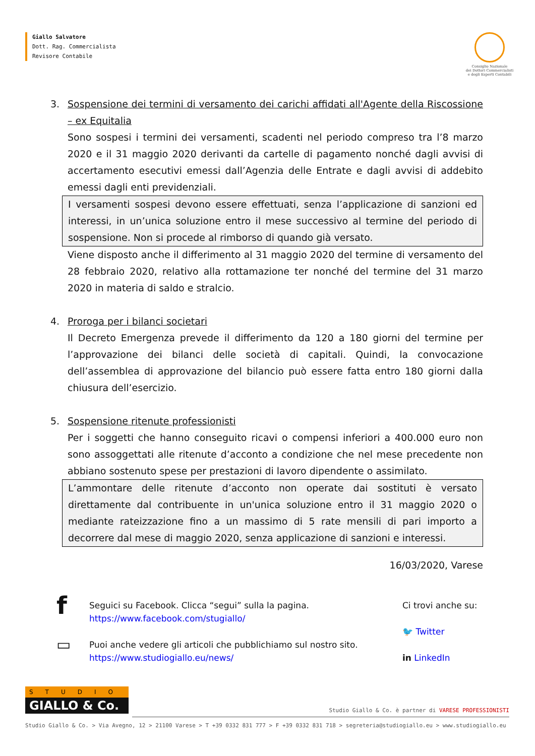Giallo Salvatore
Dott. Rag. Commercialista
Revisore Contabile
Consiglio Nazionale
dei Dottori Commercialisti
e degli Esperti Contabili
3. Sospensione dei termini di versamento dei carichi affidati all'Agente della Riscossione – ex Equitalia
Sono sospesi i termini dei versamenti, scadenti nel periodo compreso tra l’8 marzo 2020 e il 31 maggio 2020 derivanti da cartelle di pagamento nonché dagli avvisi di accertamento esecutivi emessi dall’Agenzia delle Entrate e dagli avvisi di addebito emessi dagli enti previdenziali.
I versamenti sospesi devono essere effettuati, senza l’applicazione di sanzioni ed interessi, in un’unica soluzione entro il mese successivo al termine del periodo di sospensione. Non si procede al rimborso di quando già versato.
Viene disposto anche il differimento al 31 maggio 2020 del termine di versamento del 28 febbraio 2020, relativo alla rottamazione ter nonché del termine del 31 marzo 2020 in materia di saldo e stralcio.
4. Proroga per i bilanci societari
Il Decreto Emergenza prevede il differimento da 120 a 180 giorni del termine per l’approvazione dei bilanci delle società di capitali. Quindi, la convocazione dell’assemblea di approvazione del bilancio può essere fatta entro 180 giorni dalla chiusura dell’esercizio.
5. Sospensione ritenute professionisti
Per i soggetti che hanno conseguito ricavi o compensi inferiori a 400.000 euro non sono assoggettati alle ritenute d’acconto a condizione che nel mese precedente non abbiano sostenuto spese per prestazioni di lavoro dipendente o assimilato.
L’ammontare delle ritenute d’acconto non operate dai sostituti è versato direttamente dal contribuente in un'unica soluzione entro il 31 maggio 2020 o mediante rateizzazione fino a un massimo di 5 rate mensili di pari importo a decorrere dal mese di maggio 2020, senza applicazione di sanzioni e interessi.
16/03/2020, Varese
f
Seguici su Facebook. Clicca “segui” sulla la pagina.
https://www.facebook.com/stugiallo/
▭
Puoi anche vedere gli articoli che pubblichiamo sul nostro sito.
https://www.studiogiallo.eu/news/
Ci trovi anche su:
🐦 Twitter
in LinkedIn
STUDIO
GIALLO & Co.
Studio Giallo & Co. è partner di VARESE PROFESSIONISTI
Studio Giallo & Co. > Via Avegno, 12 > 21100 Varese > T +39 0332 831 777 > F +39 0332 831 718 > segreteria@studiogiallo.eu > www.studiogiallo.eu